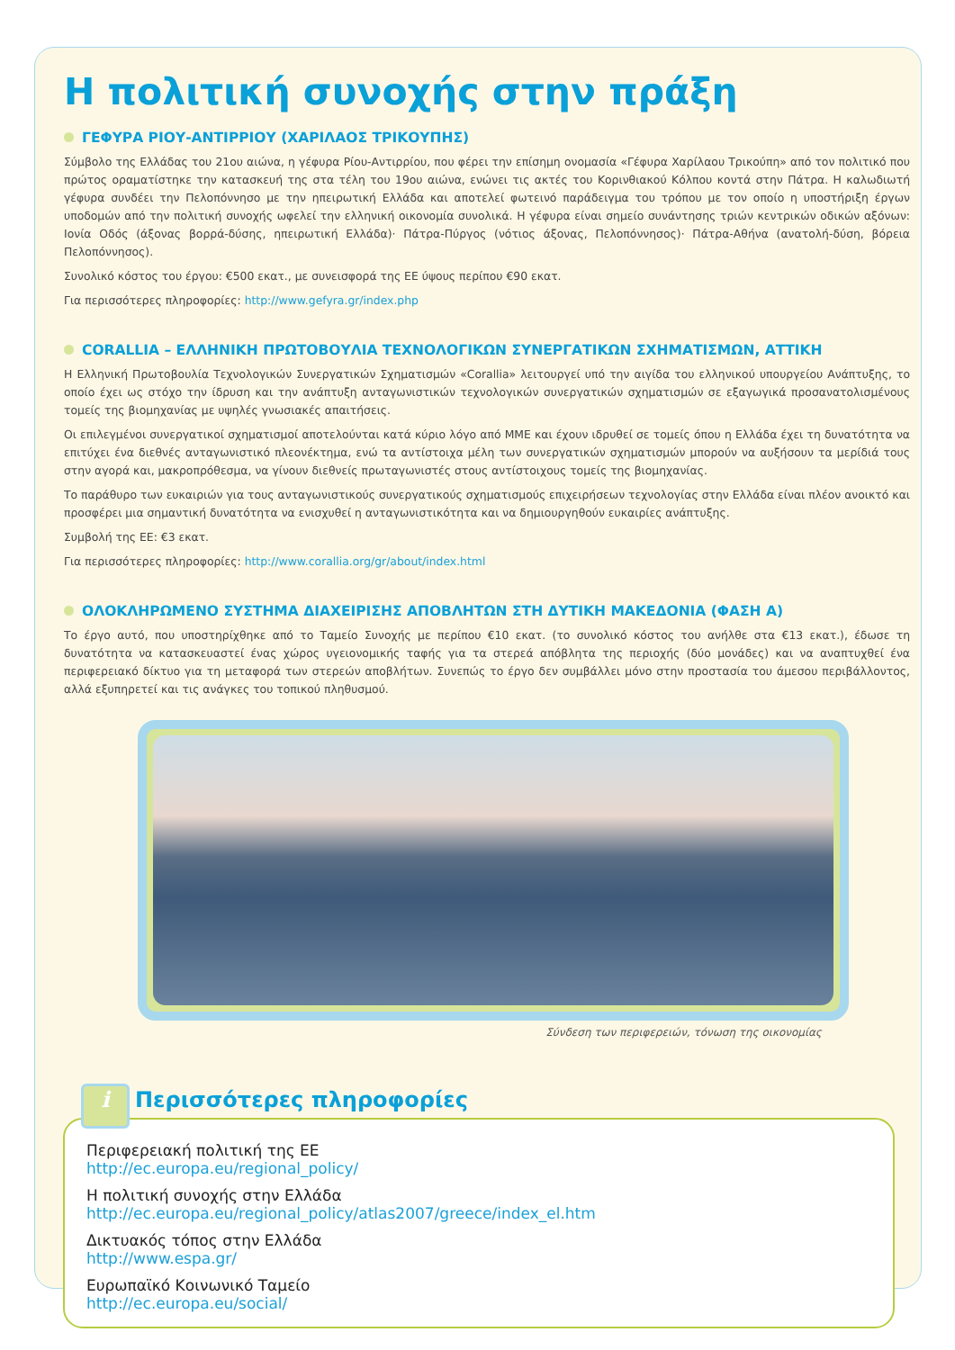Η πολιτική συνοχής στην πράξη
ΓΕΦΥΡΑ ΡΙΟΥ-ΑΝΤΙΡΡΙΟΥ (ΧΑΡΙΛΑΟΣ ΤΡΙΚΟΥΠΗΣ)
Σύμβολο της Ελλάδας του 21ου αιώνα, η γέφυρα Ρίου-Αντιρρίου, που φέρει την επίσημη ονομασία «Γέφυρα Χαρίλαου Τρικούπη» από τον πολιτικό που πρώτος οραματίστηκε την κατασκευή της στα τέλη του 19ου αιώνα, ενώνει τις ακτές του Κορινθιακού Κόλπου κοντά στην Πάτρα. Η καλωδιωτή γέφυρα συνδέει την Πελοπόννησο με την ηπειρωτική Ελλάδα και αποτελεί φωτεινό παράδειγμα του τρόπου με τον οποίο η υποστήριξη έργων υποδομών από την πολιτική συνοχής ωφελεί την ελληνική οικονομία συνολικά. Η γέφυρα είναι σημείο συνάντησης τριών κεντρικών οδικών αξόνων: Ιονία Οδός (άξονας βορρά-δύσης, ηπειρωτική Ελλάδα)· Πάτρα-Πύργος (νότιος άξονας, Πελοπόννησος)· Πάτρα-Αθήνα (ανατολή-δύση, βόρεια Πελοπόννησος).
Συνολικό κόστος του έργου: €500 εκατ., με συνεισφορά της ΕΕ ύψους περίπου €90 εκατ.
Για περισσότερες πληροφορίες: http://www.gefyra.gr/index.php
CORALLIA – ΕΛΛΗΝΙΚΗ ΠΡΩΤΟΒΟΥΛΙΑ ΤΕΧΝΟΛΟΓΙΚΩΝ ΣΥΝΕΡΓΑΤΙΚΩΝ ΣΧΗΜΑΤΙΣΜΩΝ, ΑΤΤΙΚΗ
Η Ελληνική Πρωτοβουλία Τεχνολογικών Συνεργατικών Σχηματισμών «Corallia» λειτουργεί υπό την αιγίδα του ελληνικού υπουργείου Ανάπτυξης, το οποίο έχει ως στόχο την ίδρυση και την ανάπτυξη ανταγωνιστικών τεχνολογικών συνεργατικών σχηματισμών σε εξαγωγικά προσανατολισμένους τομείς της βιομηχανίας με υψηλές γνωσιακές απαιτήσεις.
Οι επιλεγμένοι συνεργατικοί σχηματισμοί αποτελούνται κατά κύριο λόγο από ΜΜΕ και έχουν ιδρυθεί σε τομείς όπου η Ελλάδα έχει τη δυνατότητα να επιτύχει ένα διεθνές ανταγωνιστικό πλεονέκτημα, ενώ τα αντίστοιχα μέλη των συνεργατικών σχηματισμών μπορούν να αυξήσουν τα μερίδιά τους στην αγορά και, μακροπρόθεσμα, να γίνουν διεθνείς πρωταγωνιστές στους αντίστοιχους τομείς της βιομηχανίας.
Το παράθυρο των ευκαιριών για τους ανταγωνιστικούς συνεργατικούς σχηματισμούς επιχειρήσεων τεχνολογίας στην Ελλάδα είναι πλέον ανοικτό και προσφέρει μια σημαντική δυνατότητα να ενισχυθεί η ανταγωνιστικότητα και να δημιουργηθούν ευκαιρίες ανάπτυξης.
Συμβολή της ΕΕ: €3 εκατ.
Για περισσότερες πληροφορίες: http://www.corallia.org/gr/about/index.html
ΟΛΟΚΛΗΡΩΜΕΝΟ ΣΥΣΤΗΜΑ ΔΙΑΧΕΙΡΙΣΗΣ ΑΠΟΒΛΗΤΩΝ ΣΤΗ ΔΥΤΙΚΗ ΜΑΚΕΔΟΝΙΑ (ΦΑΣΗ Α)
Το έργο αυτό, που υποστηρίχθηκε από το Ταμείο Συνοχής με περίπου €10 εκατ. (το συνολικό κόστος του ανήλθε στα €13 εκατ.), έδωσε τη δυνατότητα να κατασκευαστεί ένας χώρος υγειονομικής ταφής για τα στερεά απόβλητα της περιοχής (δύο μονάδες) και να αναπτυχθεί ένα περιφερειακό δίκτυο για τη μεταφορά των στερεών αποβλήτων. Συνεπώς το έργο δεν συμβάλλει μόνο στην προστασία του άμεσου περιβάλλοντος, αλλά εξυπηρετεί και τις ανάγκες του τοπικού πληθυσμού.
Σύνδεση των περιφερειών, τόνωση της οικονομίας
i Περισσότερες πληροφορίες
Περιφερειακή πολιτική της ΕΕ
http://ec.europa.eu/regional_policy/
Η πολιτική συνοχής στην Ελλάδα
http://ec.europa.eu/regional_policy/atlas2007/greece/index_el.htm
Δικτυακός τόπος στην Ελλάδα
http://www.espa.gr/
Ευρωπαϊκό Κοινωνικό Ταμείο
http://ec.europa.eu/social/